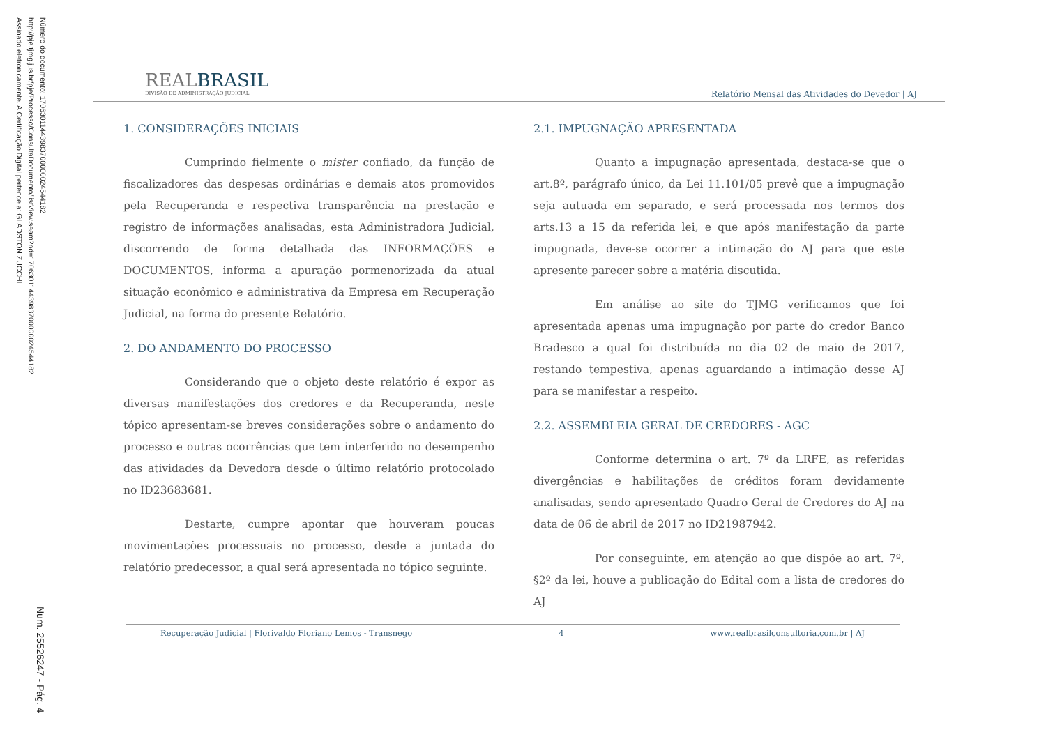Número do documento: 17063011443983700000024544182
http://pje.tjmg.jus.br/pje/Processo/ConsultaDocumento/listView.seam?nd=17063011443983700000024544182
Assinado eletronicamente. A Certificação Digital pertence a: GLADSTON ZUCCHI
Num. 25526247 - Pág. 4
REALBRASIL
DIVISÃO DE ADMINISTRAÇÃO JUDICIAL
Relatório Mensal das Atividades do Devedor | AJ
1. CONSIDERAÇÕES INICIAIS
Cumprindo fielmente o mister confiado, da função de fiscalizadores das despesas ordinárias e demais atos promovidos pela Recuperanda e respectiva transparência na prestação e registro de informações analisadas, esta Administradora Judicial, discorrendo de forma detalhada das INFORMAÇÕES e DOCUMENTOS, informa a apuração pormenorizada da atual situação econômico e administrativa da Empresa em Recuperação Judicial, na forma do presente Relatório.
2. DO ANDAMENTO DO PROCESSO
Considerando que o objeto deste relatório é expor as diversas manifestações dos credores e da Recuperanda, neste tópico apresentam-se breves considerações sobre o andamento do processo e outras ocorrências que tem interferido no desempenho das atividades da Devedora desde o último relatório protocolado no ID23683681.
Destarte, cumpre apontar que houveram poucas movimentações processuais no processo, desde a juntada do relatório predecessor, a qual será apresentada no tópico seguinte.
2.1. IMPUGNAÇÃO APRESENTADA
Quanto a impugnação apresentada, destaca-se que o art.8º, parágrafo único, da Lei 11.101/05 prevê que a impugnação seja autuada em separado, e será processada nos termos dos arts.13 a 15 da referida lei, e que após manifestação da parte impugnada, deve-se ocorrer a intimação do AJ para que este apresente parecer sobre a matéria discutida.
Em análise ao site do TJMG verificamos que foi apresentada apenas uma impugnação por parte do credor Banco Bradesco a qual foi distribuída no dia 02 de maio de 2017, restando tempestiva, apenas aguardando a intimação desse AJ para se manifestar a respeito.
2.2. ASSEMBLEIA GERAL DE CREDORES - AGC
Conforme determina o art. 7º da LRFE, as referidas divergências e habilitações de créditos foram devidamente analisadas, sendo apresentado Quadro Geral de Credores do AJ na data de 06 de abril de 2017 no ID21987942.
Por conseguinte, em atenção ao que dispõe ao art. 7º, §2º da lei, houve a publicação do Edital com a lista de credores do AJ
Recuperação Judicial | Florivaldo Floriano Lemos - Transnego 4 www.realbrasilconsultoria.com.br | AJ